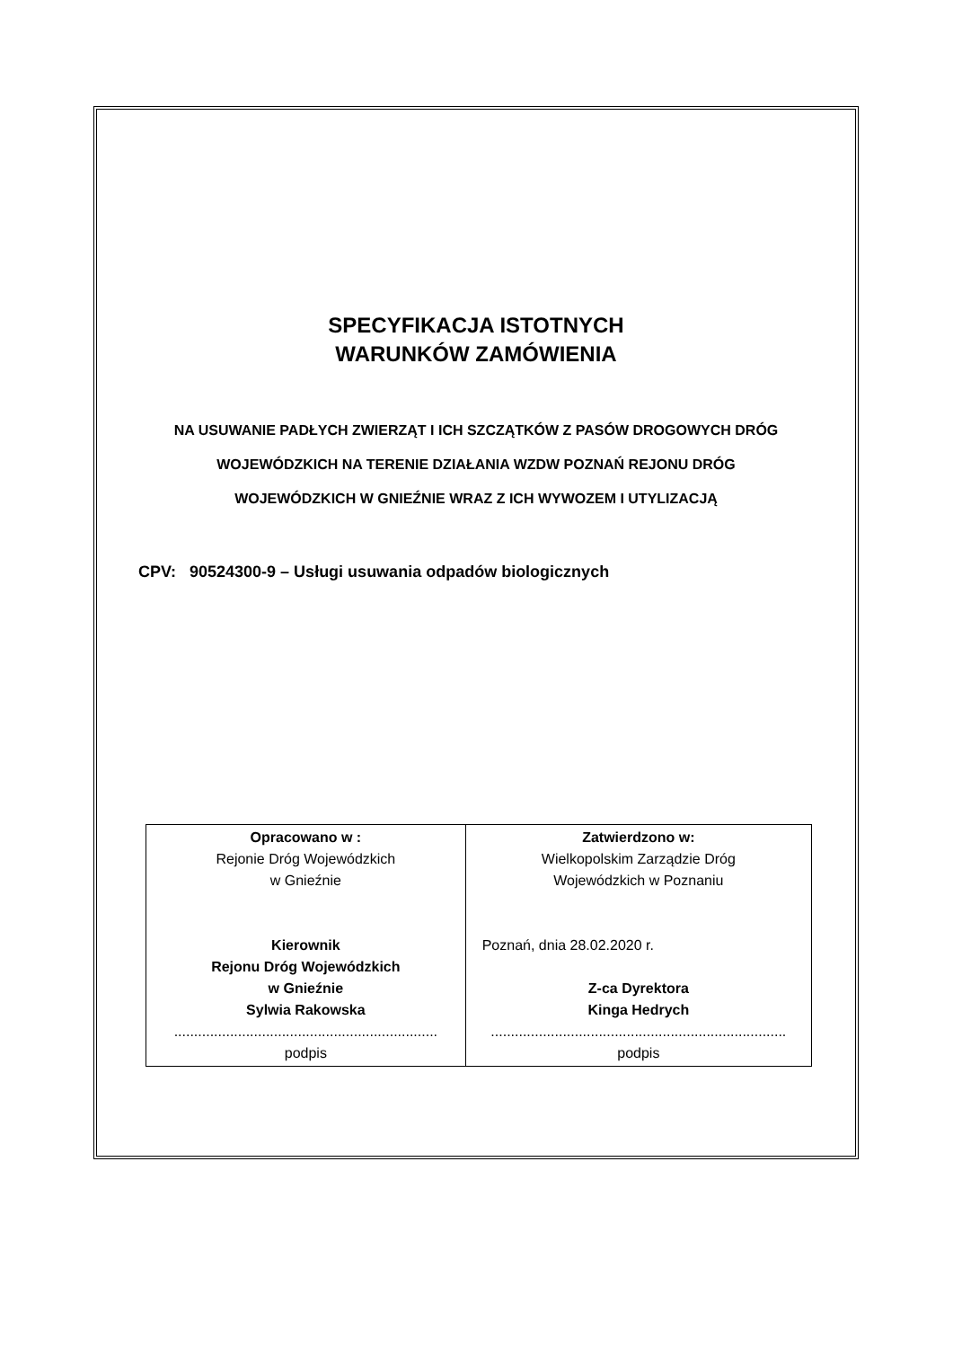SPECYFIKACJA ISTOTNYCH
WARUNKÓW ZAMÓWIENIA
NA USUWANIE PADŁYCH ZWIERZĄT I ICH SZCZĄTKÓW Z PASÓW DROGOWYCH DRÓG
WOJEWÓDZKICH NA TERENIE DZIAŁANIA WZDW POZNAŃ REJONU DRÓG
WOJEWÓDZKICH W GNIEŹNIE WRAZ Z ICH WYWOZEM I UTYLIZACJĄ
CPV: 90524300-9 – Usługi usuwania odpadów biologicznych
| Opracowano w : Rejonie Dróg Wojewódzkich w Gnieźnie Kierownik Rejonu Dróg Wojewódzkich w Gnieźnie Sylwia Rakowska .................................................................. podpis | Zatwierdzono w: Wielkopolskim Zarządzie Dróg Wojewódzkich w Poznaniu Poznań, dnia 28.02.2020 r. Z-ca Dyrektora Kinga Hedrych .......................................................................... podpis |